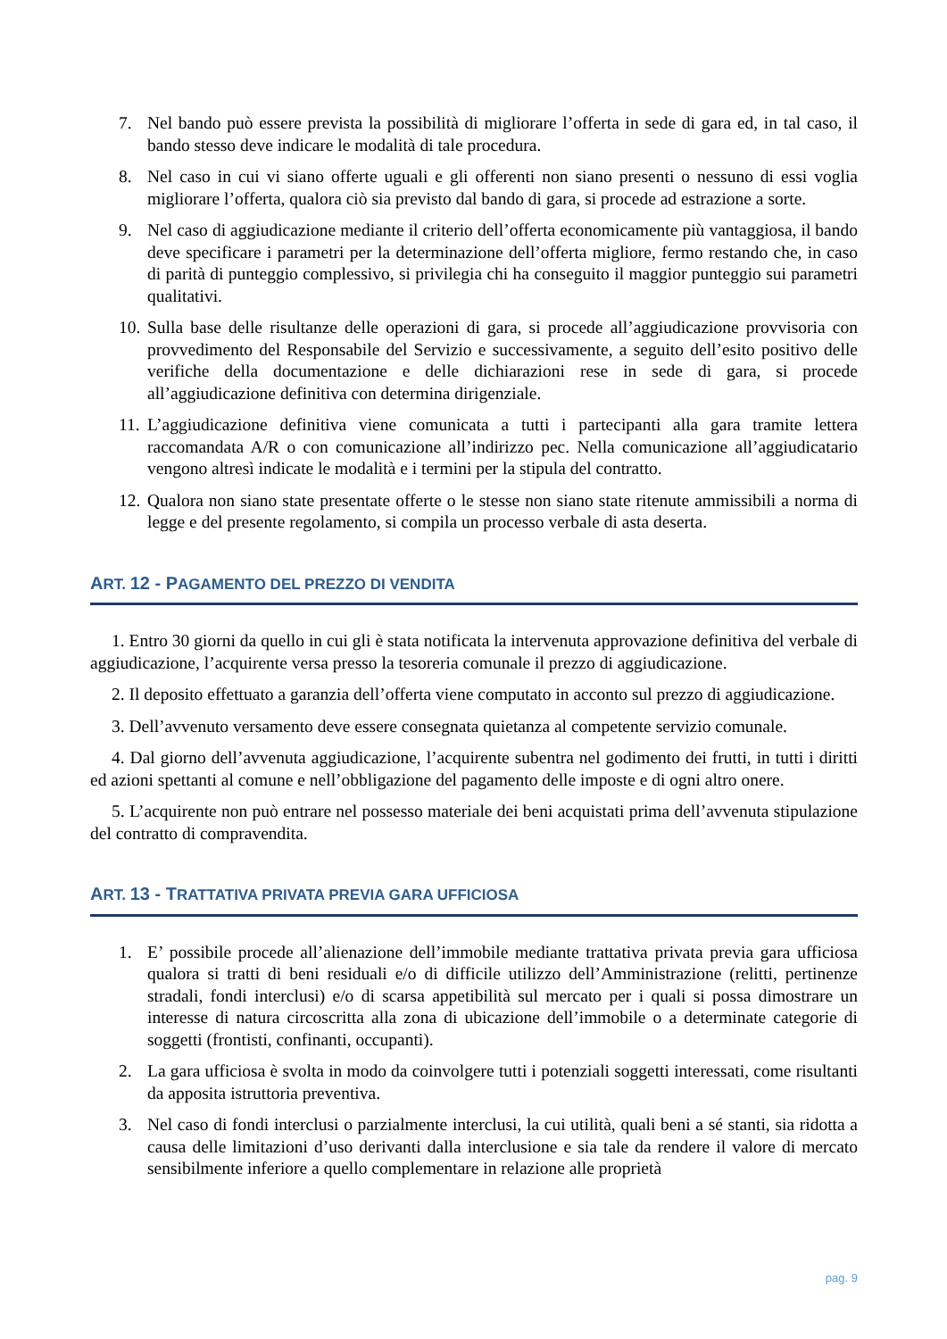7. Nel bando può essere prevista la possibilità di migliorare l’offerta in sede di gara ed, in tal caso, il bando stesso deve indicare le modalità di tale procedura.
8. Nel caso in cui vi siano offerte uguali e gli offerenti non siano presenti o nessuno di essi voglia migliorare l’offerta, qualora ciò sia previsto dal bando di gara, si procede ad estrazione a sorte.
9. Nel caso di aggiudicazione mediante il criterio dell’offerta economicamente più vantaggiosa, il bando deve specificare i parametri per la determinazione dell’offerta migliore, fermo restando che, in caso di parità di punteggio complessivo, si privilegia chi ha conseguito il maggior punteggio sui parametri qualitativi.
10. Sulla base delle risultanze delle operazioni di gara, si procede all’aggiudicazione provvisoria con provvedimento del Responsabile del Servizio e successivamente, a seguito dell’esito positivo delle verifiche della documentazione e delle dichiarazioni rese in sede di gara, si procede all’aggiudicazione definitiva con determina dirigenziale.
11. L’aggiudicazione definitiva viene comunicata a tutti i partecipanti alla gara tramite lettera raccomandata A/R o con comunicazione all’indirizzo pec. Nella comunicazione all’aggiudicatario vengono altresì indicate le modalità e i termini per la stipula del contratto.
12. Qualora non siano state presentate offerte o le stesse non siano state ritenute ammissibili a norma di legge e del presente regolamento, si compila un processo verbale di asta deserta.
ART. 12 - PAGAMENTO DEL PREZZO DI VENDITA
1. Entro 30 giorni da quello in cui gli è stata notificata la intervenuta approvazione definitiva del verbale di aggiudicazione, l’acquirente versa presso la tesoreria comunale il prezzo di aggiudicazione.
2. Il deposito effettuato a garanzia dell’offerta viene computato in acconto sul prezzo di aggiudicazione.
3. Dell’avvenuto versamento deve essere consegnata quietanza al competente servizio comunale.
4. Dal giorno dell’avvenuta aggiudicazione, l’acquirente subentra nel godimento dei frutti, in tutti i diritti ed azioni spettanti al comune e nell’obbligazione del pagamento delle imposte e di ogni altro onere.
5. L’acquirente non può entrare nel possesso materiale dei beni acquistati prima dell’avvenuta stipulazione del contratto di compravendita.
ART. 13 - TRATTATIVA PRIVATA PREVIA GARA UFFICIOSA
1. E’ possibile procede all’alienazione dell’immobile mediante trattativa privata previa gara ufficiosa qualora si tratti di beni residuali e/o di difficile utilizzo dell’Amministrazione (relitti, pertinenze stradali, fondi interclusi) e/o di scarsa appetibilità sul mercato per i quali si possa dimostrare un interesse di natura circoscritta alla zona di ubicazione dell’immobile o a determinate categorie di soggetti (frontisti, confinanti, occupanti).
2. La gara ufficiosa è svolta in modo da coinvolgere tutti i potenziali soggetti interessati, come risultanti da apposita istruttoria preventiva.
3. Nel caso di fondi interclusi o parzialmente interclusi, la cui utilità, quali beni a sé stanti, sia ridotta a causa delle limitazioni d’uso derivanti dalla interclusione e sia tale da rendere il valore di mercato sensibilmente inferiore a quello complementare in relazione alle proprietà
pag. 9